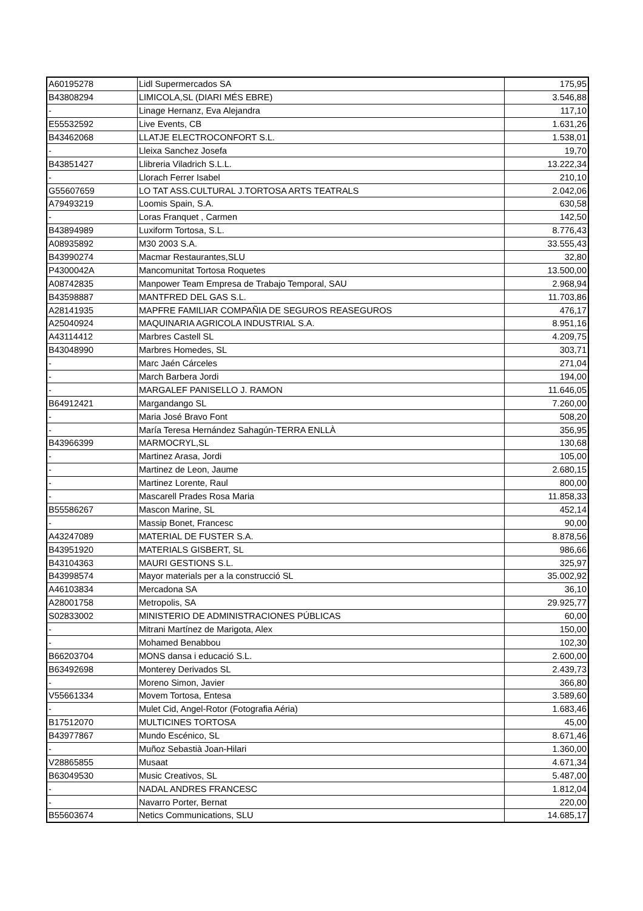| A60195278 | Lidl Supermercados SA | 175,95 |
| B43808294 | LIMICOLA,SL (DIARI MÉS EBRE) | 3.546,88 |
| - | Linage Hernanz, Eva Alejandra | 117,10 |
| E55532592 | Live Events, CB | 1.631,26 |
| B43462068 | LLATJE ELECTROCONFORT S.L. | 1.538,01 |
| - | Lleixa Sanchez Josefa | 19,70 |
| B43851427 | Llibreria Viladrich S.L.L. | 13.222,34 |
| - | Llorach Ferrer Isabel | 210,10 |
| G55607659 | LO TAT ASS.CULTURAL J.TORTOSA ARTS TEATRALS | 2.042,06 |
| A79493219 | Loomis Spain, S.A. | 630,58 |
| - | Loras Franquet , Carmen | 142,50 |
| B43894989 | Luxiform Tortosa, S.L. | 8.776,43 |
| A08935892 | M30 2003 S.A. | 33.555,43 |
| B43990274 | Macmar Restaurantes,SLU | 32,80 |
| P4300042A | Mancomunitat Tortosa Roquetes | 13.500,00 |
| A08742835 | Manpower Team Empresa de Trabajo Temporal, SAU | 2.968,94 |
| B43598887 | MANTFRED DEL GAS S.L. | 11.703,86 |
| A28141935 | MAPFRE FAMILIAR COMPAÑIA DE SEGUROS REASEGUROS | 476,17 |
| A25040924 | MAQUINARIA AGRICOLA INDUSTRIAL S.A. | 8.951,16 |
| A43114412 | Marbres Castell SL | 4.209,75 |
| B43048990 | Marbres Homedes, SL | 303,71 |
| - | Marc Jaén Cárceles | 271,04 |
| - | March Barbera Jordi | 194,00 |
| - | MARGALEF PANISELLO J. RAMON | 11.646,05 |
| B64912421 | Margandango SL | 7.260,00 |
| - | Maria José Bravo Font | 508,20 |
| - | María Teresa Hernández Sahagún-TERRA ENLLÀ | 356,95 |
| B43966399 | MARMOCRYL,SL | 130,68 |
| - | Martinez Arasa, Jordi | 105,00 |
| - | Martinez de Leon, Jaume | 2.680,15 |
| - | Martinez Lorente, Raul | 800,00 |
| - | Mascarell Prades Rosa Maria | 11.858,33 |
| B55586267 | Mascon Marine, SL | 452,14 |
| - | Massip Bonet, Francesc | 90,00 |
| A43247089 | MATERIAL DE FUSTER S.A. | 8.878,56 |
| B43951920 | MATERIALS GISBERT, SL | 986,66 |
| B43104363 | MAURI GESTIONS S.L. | 325,97 |
| B43998574 | Mayor materials per a la construcció SL | 35.002,92 |
| A46103834 | Mercadona SA | 36,10 |
| A28001758 | Metropolis, SA | 29.925,77 |
| S02833002 | MINISTERIO DE ADMINISTRACIONES PÚBLICAS | 60,00 |
| - | Mitrani Martínez de Marigota, Alex | 150,00 |
| - | Mohamed Benabbou | 102,30 |
| B66203704 | MONS dansa i educació S.L. | 2.600,00 |
| B63492698 | Monterey Derivados SL | 2.439,73 |
| - | Moreno Simon, Javier | 366,80 |
| V55661334 | Movem Tortosa, Entesa | 3.589,60 |
| - | Mulet Cid, Angel-Rotor (Fotografia Aéria) | 1.683,46 |
| B17512070 | MULTICINES TORTOSA | 45,00 |
| B43977867 | Mundo Escénico, SL | 8.671,46 |
| - | Muñoz Sebastià Joan-Hilari | 1.360,00 |
| V28865855 | Musaat | 4.671,34 |
| B63049530 | Music Creativos, SL | 5.487,00 |
| - | NADAL ANDRES FRANCESC | 1.812,04 |
| - | Navarro Porter, Bernat | 220,00 |
| B55603674 | Netics Communications, SLU | 14.685,17 |